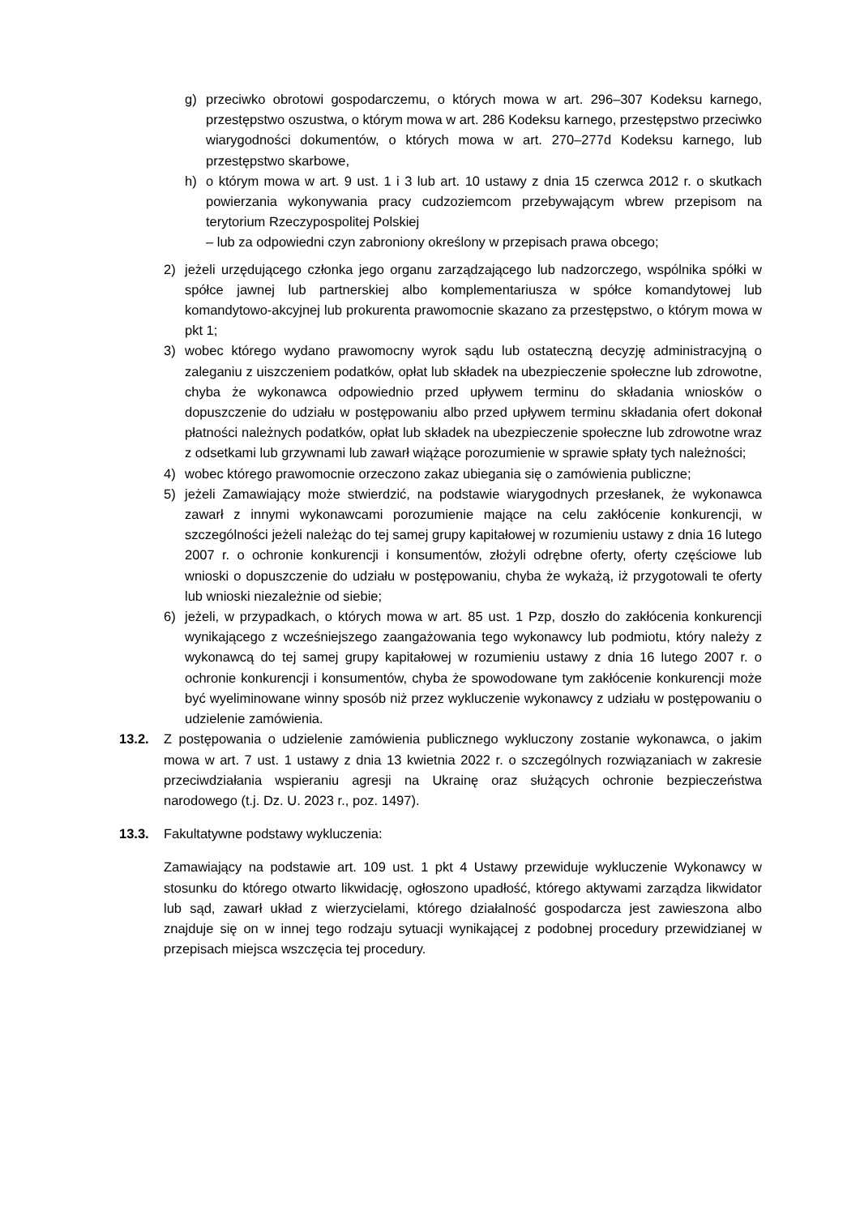g) przeciwko obrotowi gospodarczemu, o których mowa w art. 296–307 Kodeksu karnego, przestępstwo oszustwa, o którym mowa w art. 286 Kodeksu karnego, przestępstwo przeciwko wiarygodności dokumentów, o których mowa w art. 270–277d Kodeksu karnego, lub przestępstwo skarbowe,
h) o którym mowa w art. 9 ust. 1 i 3 lub art. 10 ustawy z dnia 15 czerwca 2012 r. o skutkach powierzania wykonywania pracy cudzoziemcom przebywającym wbrew przepisom na terytorium Rzeczypospolitej Polskiej
– lub za odpowiedni czyn zabroniony określony w przepisach prawa obcego;
2) jeżeli urzędującego członka jego organu zarządzającego lub nadzorczego, wspólnika spółki w spółce jawnej lub partnerskiej albo komplementariusza w spółce komandytowej lub komandytowo-akcyjnej lub prokurenta prawomocnie skazano za przestępstwo, o którym mowa w pkt 1;
3) wobec którego wydano prawomocny wyrok sądu lub ostateczną decyzję administracyjną o zaleganiu z uiszczeniem podatków, opłat lub składek na ubezpieczenie społeczne lub zdrowotne, chyba że wykonawca odpowiednio przed upływem terminu do składania wniosków o dopuszczenie do udziału w postępowaniu albo przed upływem terminu składania ofert dokonał płatności należnych podatków, opłat lub składek na ubezpieczenie społeczne lub zdrowotne wraz z odsetkami lub grzywnami lub zawarł wiążące porozumienie w sprawie spłaty tych należności;
4) wobec którego prawomocnie orzeczono zakaz ubiegania się o zamówienia publiczne;
5) jeżeli Zamawiający może stwierdzić, na podstawie wiarygodnych przesłanek, że wykonawca zawarł z innymi wykonawcami porozumienie mające na celu zakłócenie konkurencji, w szczególności jeżeli należąc do tej samej grupy kapitałowej w rozumieniu ustawy z dnia 16 lutego 2007 r. o ochronie konkurencji i konsumentów, złożyli odrębne oferty, oferty częściowe lub wnioski o dopuszczenie do udziału w postępowaniu, chyba że wykażą, iż przygotowali te oferty lub wnioski niezależnie od siebie;
6) jeżeli, w przypadkach, o których mowa w art. 85 ust. 1 Pzp, doszło do zakłócenia konkurencji wynikającego z wcześniejszego zaangażowania tego wykonawcy lub podmiotu, który należy z wykonawcą do tej samej grupy kapitałowej w rozumieniu ustawy z dnia 16 lutego 2007 r. o ochronie konkurencji i konsumentów, chyba że spowodowane tym zakłócenie konkurencji może być wyeliminowane winny sposób niż przez wykluczenie wykonawcy z udziału w postępowaniu o udzielenie zamówienia.
13.2. Z postępowania o udzielenie zamówienia publicznego wykluczony zostanie wykonawca, o jakim mowa w art. 7 ust. 1 ustawy z dnia 13 kwietnia 2022 r. o szczególnych rozwiązaniach w zakresie przeciwdziałania wspieraniu agresji na Ukrainę oraz służących ochronie bezpieczeństwa narodowego (t.j. Dz. U. 2023 r., poz. 1497).
13.3. Fakultatywne podstawy wykluczenia:
Zamawiający na podstawie art. 109 ust. 1 pkt 4 Ustawy przewiduje wykluczenie Wykonawcy w stosunku do którego otwarto likwidację, ogłoszono upadłość, którego aktywami zarządza likwidator lub sąd, zawarł układ z wierzycielami, którego działalność gospodarcza jest zawieszona albo znajduje się on w innej tego rodzaju sytuacji wynikającej z podobnej procedury przewidzianej w przepisach miejsca wszczęcia tej procedury.